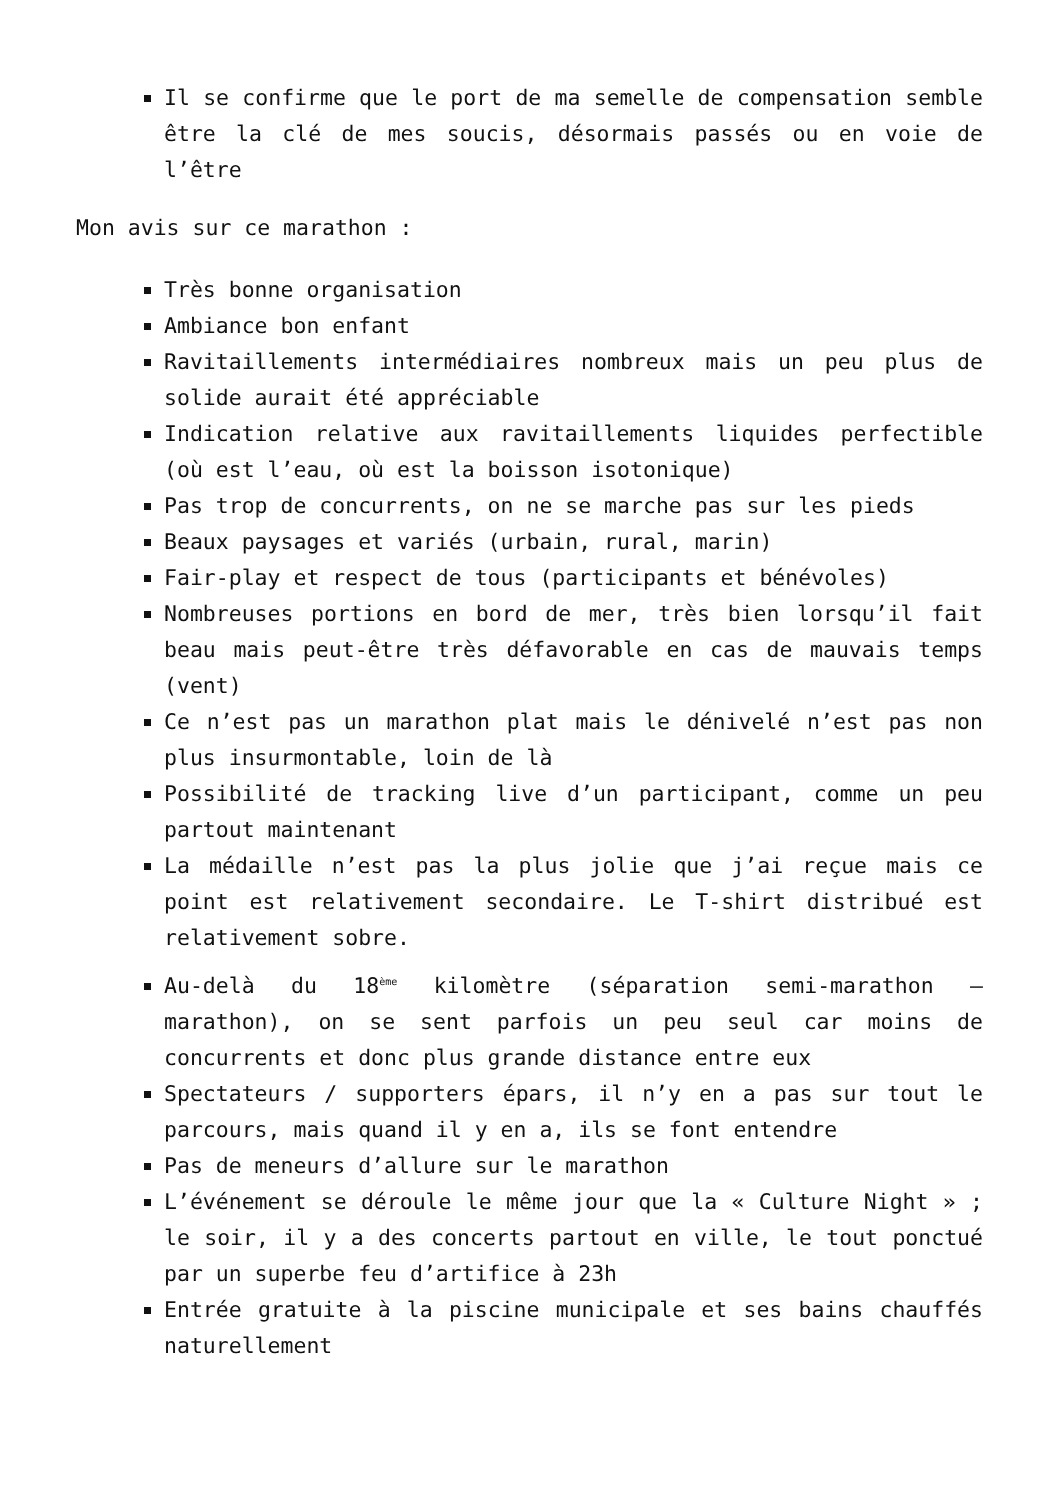Il se confirme que le port de ma semelle de compensation semble être la clé de mes soucis, désormais passés ou en voie de l’être
Mon avis sur ce marathon :
Très bonne organisation
Ambiance bon enfant
Ravitaillements intermédiaires nombreux mais un peu plus de solide aurait été appréciable
Indication relative aux ravitaillements liquides perfectible (où est l’eau, où est la boisson isotonique)
Pas trop de concurrents, on ne se marche pas sur les pieds
Beaux paysages et variés (urbain, rural, marin)
Fair-play et respect de tous (participants et bénévoles)
Nombreuses portions en bord de mer, très bien lorsqu’il fait beau mais peut-être très défavorable en cas de mauvais temps (vent)
Ce n’est pas un marathon plat mais le dénivelé n’est pas non plus insurmontable, loin de là
Possibilité de tracking live d’un participant, comme un peu partout maintenant
La médaille n’est pas la plus jolie que j’ai reçue mais ce point est relativement secondaire. Le T-shirt distribué est relativement sobre.
Au-delà du 18<sup>ème</sup> kilomètre (séparation semi-marathon – marathon), on se sent parfois un peu seul car moins de concurrents et donc plus grande distance entre eux
Spectateurs / supporters épars, il n’y en a pas sur tout le parcours, mais quand il y en a, ils se font entendre
Pas de meneurs d’allure sur le marathon
L’événement se déroule le même jour que la « Culture Night » ; le soir, il y a des concerts partout en ville, le tout ponctué par un superbe feu d’artifice à 23h
Entrée gratuite à la piscine municipale et ses bains chauffés naturellement